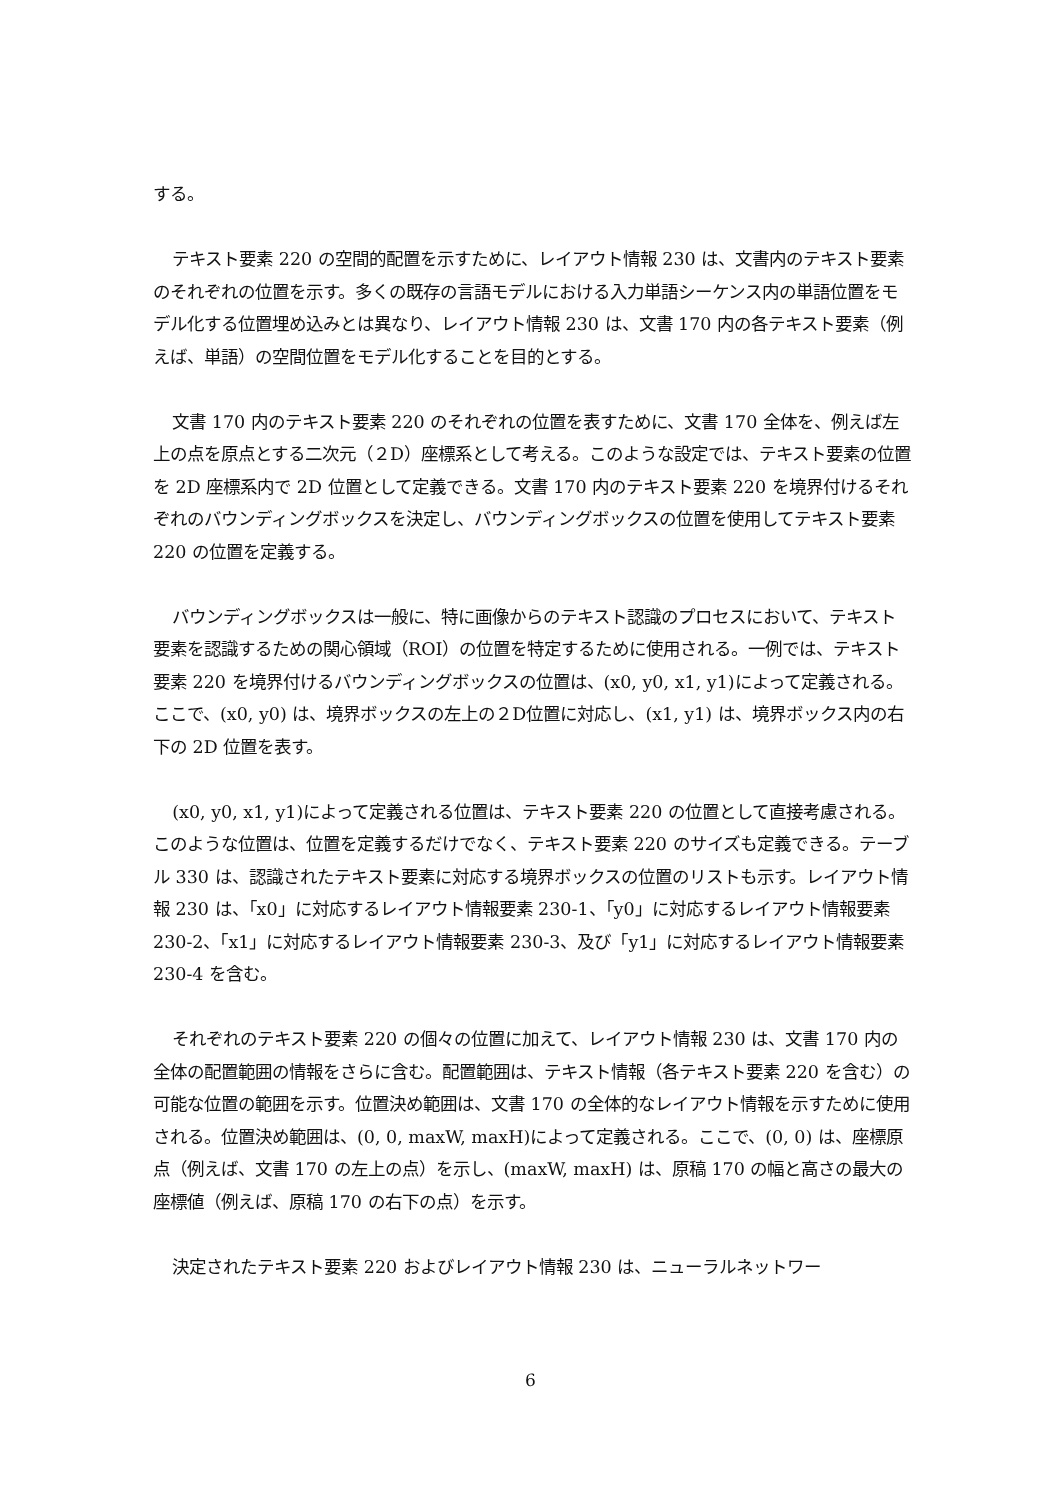する。
テキスト要素 220 の空間的配置を示すために、レイアウト情報 230 は、文書内のテキスト要素のそれぞれの位置を示す。多くの既存の言語モデルにおける入力単語シーケンス内の単語位置をモデル化する位置埋め込みとは異なり、レイアウト情報 230 は、文書 170 内の各テキスト要素（例えば、単語）の空間位置をモデル化することを目的とする。
文書 170 内のテキスト要素 220 のそれぞれの位置を表すために、文書 170 全体を、例えば左上の点を原点とする二次元（２D）座標系として考える。このような設定では、テキスト要素の位置を 2D 座標系内で 2D 位置として定義できる。文書 170 内のテキスト要素 220 を境界付けるそれぞれのバウンディングボックスを決定し、バウンディングボックスの位置を使用してテキスト要素 220 の位置を定義する。
バウンディングボックスは一般に、特に画像からのテキスト認識のプロセスにおいて、テキスト要素を認識するための関心領域（ROI）の位置を特定するために使用される。一例では、テキスト要素 220 を境界付けるバウンディングボックスの位置は、(x0, y0, x1, y1)によって定義される。ここで、(x0, y0) は、境界ボックスの左上の２D位置に対応し、(x1, y1) は、境界ボックス内の右下の 2D 位置を表す。
(x0, y0, x1, y1)によって定義される位置は、テキスト要素 220 の位置として直接考慮される。このような位置は、位置を定義するだけでなく、テキスト要素 220 のサイズも定義できる。テーブル 330 は、認識されたテキスト要素に対応する境界ボックスの位置のリストも示す。レイアウト情報 230 は、「x0」に対応するレイアウト情報要素 230-1、「y0」に対応するレイアウト情報要素 230-2、「x1」に対応するレイアウト情報要素 230-3、及び「y1」に対応するレイアウト情報要素 230-4 を含む。
それぞれのテキスト要素 220 の個々の位置に加えて、レイアウト情報 230 は、文書 170 内の全体の配置範囲の情報をさらに含む。配置範囲は、テキスト情報（各テキスト要素 220 を含む）の可能な位置の範囲を示す。位置決め範囲は、文書 170 の全体的なレイアウト情報を示すために使用される。位置決め範囲は、(0, 0, maxW, maxH)によって定義される。ここで、(0, 0) は、座標原点（例えば、文書 170 の左上の点）を示し、(maxW, maxH) は、原稿 170 の幅と高さの最大の座標値（例えば、原稿 170 の右下の点）を示す。
決定されたテキスト要素 220 およびレイアウト情報 230 は、ニューラルネットワー
6